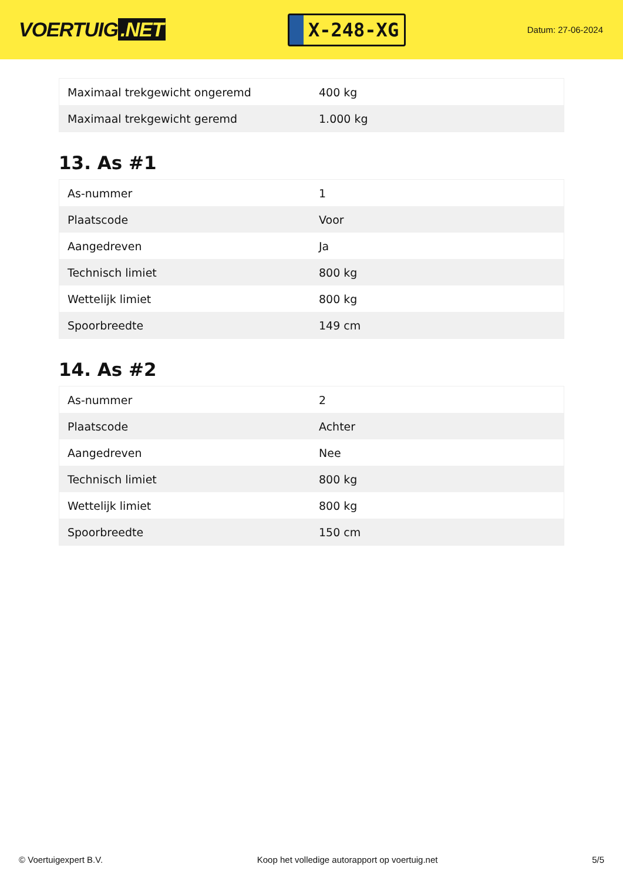VOERTUIG.NET
X-248-XG
Datum: 27-06-2024
| Maximaal trekgewicht ongeremd | 400 kg |
| Maximaal trekgewicht geremd | 1.000 kg |
13. As #1
| As-nummer | 1 |
| Plaatscode | Voor |
| Aangedreven | Ja |
| Technisch limiet | 800 kg |
| Wettelijk limiet | 800 kg |
| Spoorbreedte | 149 cm |
14. As #2
| As-nummer | 2 |
| Plaatscode | Achter |
| Aangedreven | Nee |
| Technisch limiet | 800 kg |
| Wettelijk limiet | 800 kg |
| Spoorbreedte | 150 cm |
© Voertuigexpert B.V. Koop het volledige autorapport op voertuig.net 5/5